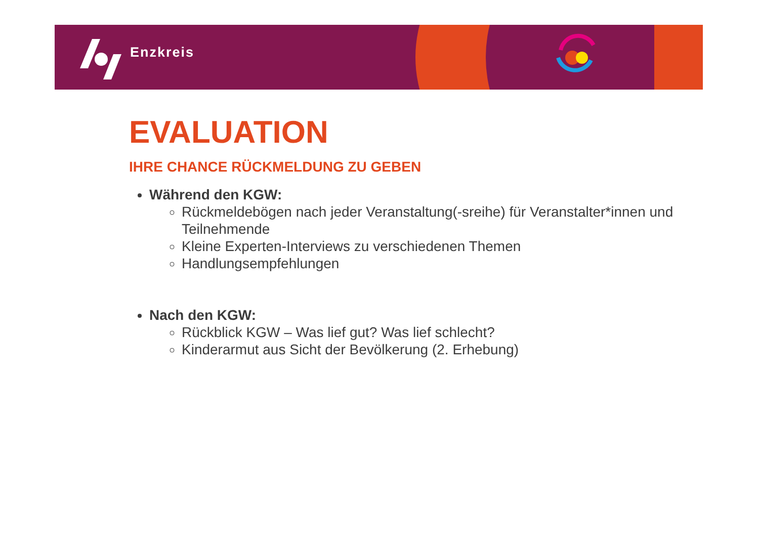Enzkreis
EVALUATION
IHRE CHANCE RÜCKMELDUNG ZU GEBEN
Während den KGW:
Rückmeldebögen nach jeder Veranstaltung(-sreihe) für Veranstalter*innen und Teilnehmende
Kleine Experten-Interviews zu verschiedenen Themen
Handlungsempfehlungen
Nach den KGW:
Rückblick KGW – Was lief gut? Was lief schlecht?
Kinderarmut aus Sicht der Bevölkerung (2. Erhebung)